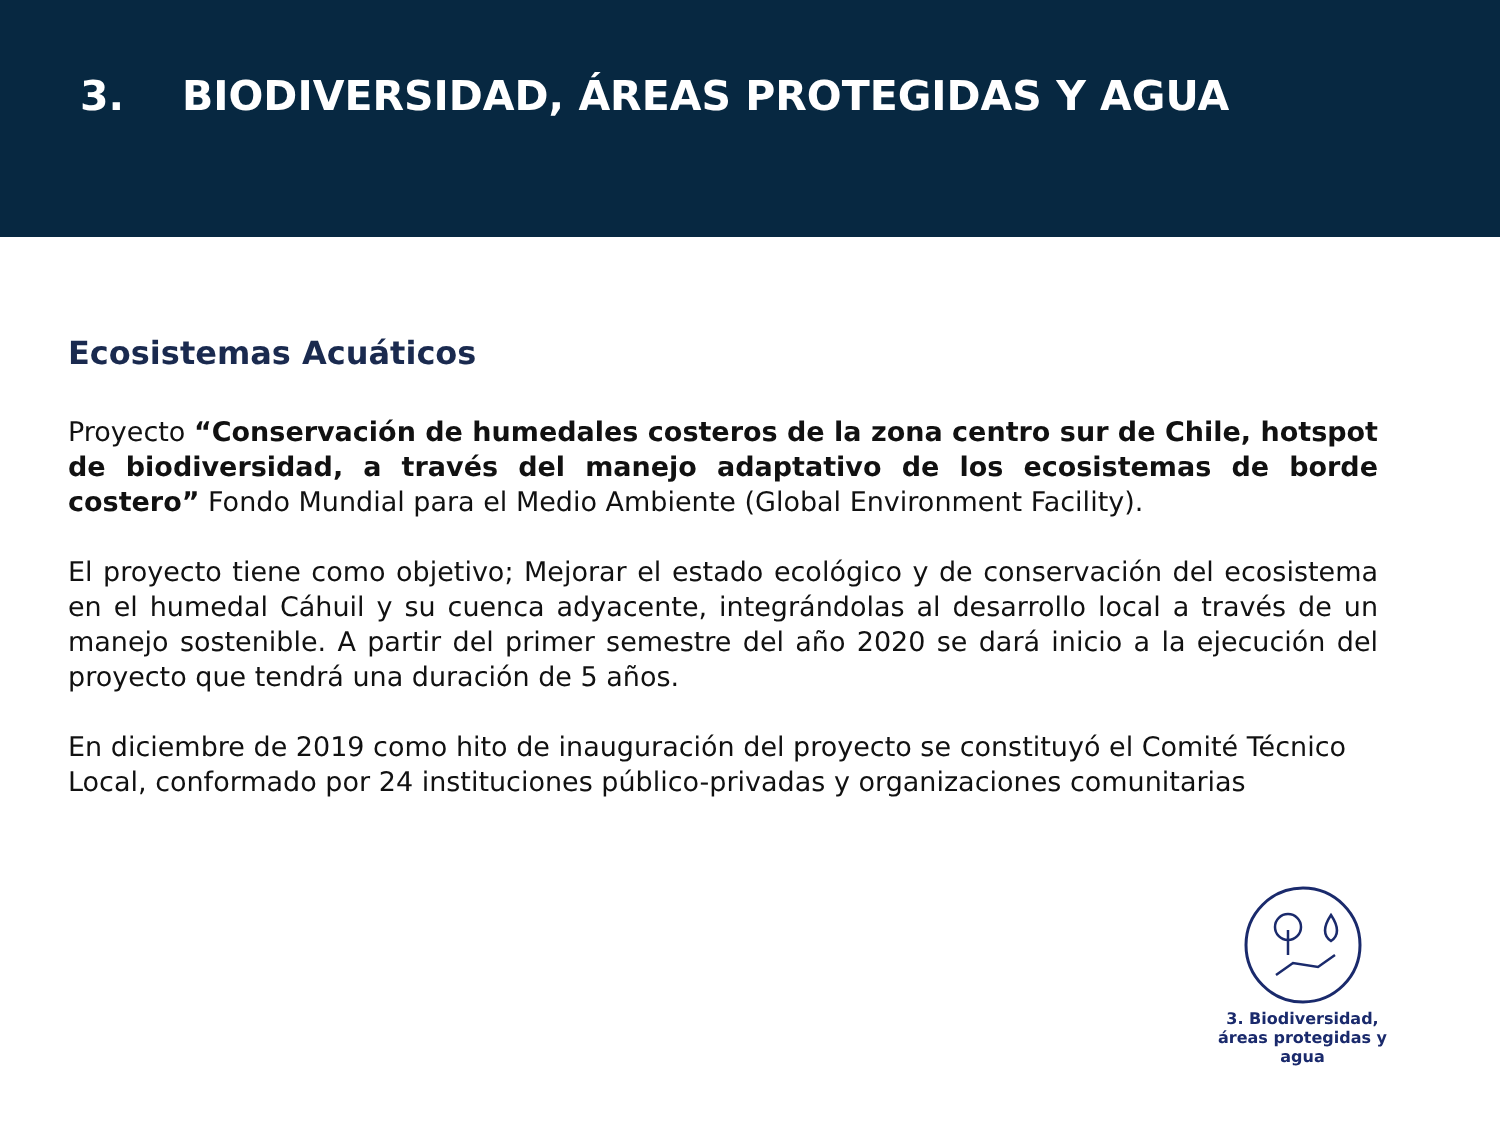3. BIODIVERSIDAD, ÁREAS PROTEGIDAS Y AGUA
Ecosistemas Acuáticos
Proyecto “Conservación de humedales costeros de la zona centro sur de Chile, hotspot de biodiversidad, a través del manejo adaptativo de los ecosistemas de borde costero” Fondo Mundial para el Medio Ambiente (Global Environment Facility).
El proyecto tiene como objetivo; Mejorar el estado ecológico y de conservación del ecosistema en el humedal Cáhuil y su cuenca adyacente, integrándolas al desarrollo local a través de un manejo sostenible. A partir del primer semestre del año 2020 se dará inicio a la ejecución del proyecto que tendrá una duración de 5 años.
En diciembre de 2019 como hito de inauguración del proyecto se constituyó el Comité Técnico Local, conformado por 24 instituciones público-privadas y organizaciones comunitarias
3. Biodiversidad, áreas protegidas y agua